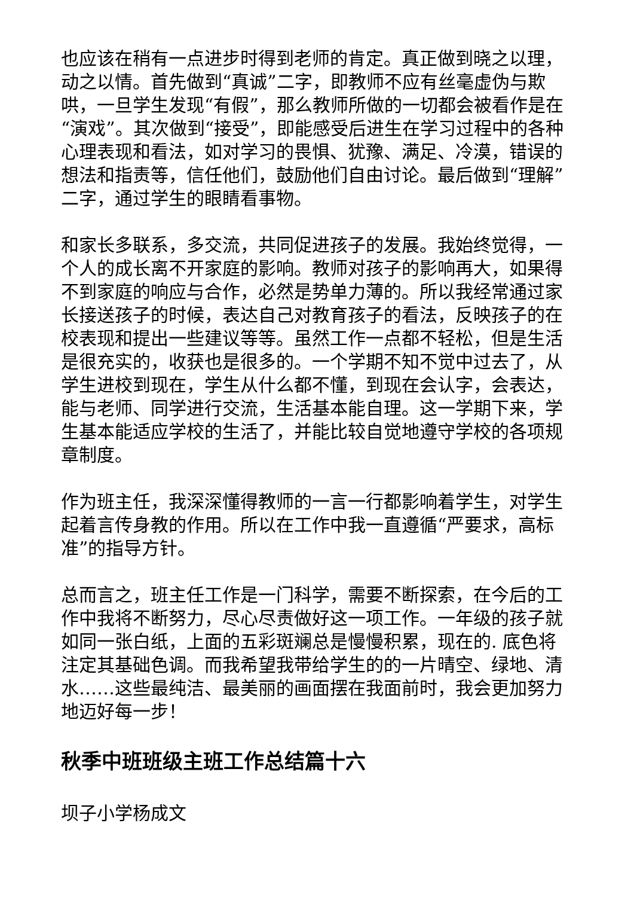也应该在稍有一点进步时得到老师的肯定。真正做到晓之以理，动之以情。首先做到“真诚”二字，即教师不应有丝毫虚伪与欺哄，一旦学生发现“有假”，那么教师所做的一切都会被看作是在“演戏”。其次做到“接受”，即能感受后进生在学习过程中的各种心理表现和看法，如对学习的畏惧、犹豫、满足、冷漠，错误的想法和指责等，信任他们，鼓励他们自由讨论。最后做到“理解”二字，通过学生的眼睛看事物。
和家长多联系，多交流，共同促进孩子的发展。我始终觉得，一个人的成长离不开家庭的影响。教师对孩子的影响再大，如果得不到家庭的响应与合作，必然是势单力薄的。所以我经常通过家长接送孩子的时候，表达自己对教育孩子的看法，反映孩子的在校表现和提出一些建议等等。虽然工作一点都不轻松，但是生活是很充实的，收获也是很多的。一个学期不知不觉中过去了，从学生进校到现在，学生从什么都不懂，到现在会认字，会表达，能与老师、同学进行交流，生活基本能自理。这一学期下来，学生基本能适应学校的生活了，并能比较自觉地遵守学校的各项规章制度。
作为班主任，我深深懂得教师的一言一行都影响着学生，对学生起着言传身教的作用。所以在工作中我一直遵循“严要求，高标准”的指导方针。
总而言之，班主任工作是一门科学，需要不断探索，在今后的工作中我将不断努力，尽心尽责做好这一项工作。一年级的孩子就如同一张白纸，上面的五彩斑斓总是慢慢积累，现在的. 底色将注定其基础色调。而我希望我带给学生的的一片晴空、绿地、清水……这些最纯洁、最美丽的画面摆在我面前时，我会更加努力地迈好每一步！
秋季中班班级主班工作总结篇十六
坝子小学杨成文